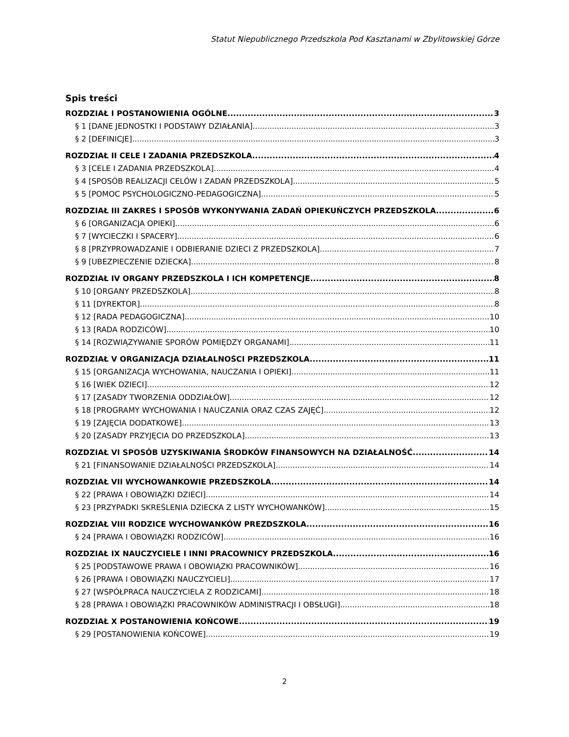Statut Niepublicznego Przedszkola Pod Kasztanami w Zbylitowskiej Górze
Spis treści
ROZDZIAŁ I POSTANOWIENIA OGÓLNE 3
§ 1 [DANE JEDNOSTKI I PODSTAWY DZIAŁANIA] 3
§ 2 [DEFINICJE] 3
ROZDZIAŁ II CELE I ZADANIA PRZEDSZKOLA 4
§ 3 [CELE I ZADANIA PRZEDSZKOLA] 4
§ 4 [SPOSÓB REALIZACJI CELÓW I ZADAŃ PRZEDSZKOLA] 5
§ 5 [POMOC PSYCHOLOGICZNO-PEDAGOGICZNA] 5
ROZDZIAŁ III ZAKRES I SPOSÓB WYKONYWANIA ZADAŃ OPIEKUŃCZYCH PRZEDSZKOLA 6
§ 6 [ORGANIZACJA OPIEKI] 6
§ 7 [WYCIECZKI I SPACERY] 6
§ 8 [PRZYPROWADZANIE I ODBIERANIE DZIECI Z PRZEDSZKOLA] 7
§ 9 [UBEZPIECZENIE DZIECKA] 8
ROZDZIAŁ IV ORGANY PRZEDSZKOLA I ICH KOMPETENCJE 8
§ 10 [ORGANY PRZEDSZKOLA] 8
§ 11 [DYREKTOR] 8
§ 12 [RADA PEDAGOGICZNA] 10
§ 13 [RADA RODZICÓW] 10
§ 14 [ROZWIĄZYWANIE SPORÓW POMIĘDZY ORGANAMI] 11
ROZDZIAŁ V ORGANIZACJA DZIAŁALNOŚCI PRZEDSZKOLA 11
§ 15 [ORGANIZACJA WYCHOWANIA, NAUCZANIA I OPIEKI] 11
§ 16 [WIEK DZIECI] 12
§ 17 [ZASADY TWORZENIA ODDZIAŁÓW] 12
§ 18 [PROGRAMY WYCHOWANIA I NAUCZANIA ORAZ CZAS ZAJĘĆ] 12
§ 19 [ZAJĘCIA DODATKOWE] 13
§ 20 [ZASADY PRZYJĘCIA DO PRZEDSZKOLA] 13
ROZDZIAŁ VI SPOSÓB UZYSKIWANIA ŚRODKÓW FINANSOWYCH NA DZIAŁALNOŚĆ 14
§ 21 [FINANSOWANIE DZIAŁALNOŚCI PRZEDSZKOLA] 14
ROZDZIAŁ VII WYCHOWANKOWIE PRZEDSZKOLA 14
§ 22 [PRAWA I OBOWIĄZKI DZIECI] 14
§ 23 [PRZYPADKI SKREŚLENIA DZIECKA Z LISTY WYCHOWANKÓW] 15
ROZDZIAŁ VIII RODZICE WYCHOWANKÓW PREZDSZKOLA 16
§ 24 [PRAWA I OBOWIĄZKI RODZICÓW] 16
ROZDZIAŁ IX NAUCZYCIELE I INNI PRACOWNICY PRZEDSZKOLA 16
§ 25 [PODSTAWOWE PRAWA I OBOWIĄZKI PRACOWNIKÓW] 16
§ 26 [PRAWA I OBOWIĄZKI NAUCZYCIELI] 17
§ 27 [WSPÓŁPRACA NAUCZYCIELA Z RODZICAMI] 18
§ 28 [PRAWA I OBOWIĄZKI PRACOWNIKÓW ADMINISTRACJI I OBSŁUGI] 18
ROZDZIAŁ X POSTANOWIENIA KOŃCOWE 19
§ 29 [POSTANOWIENIA KOŃCOWE] 19
2